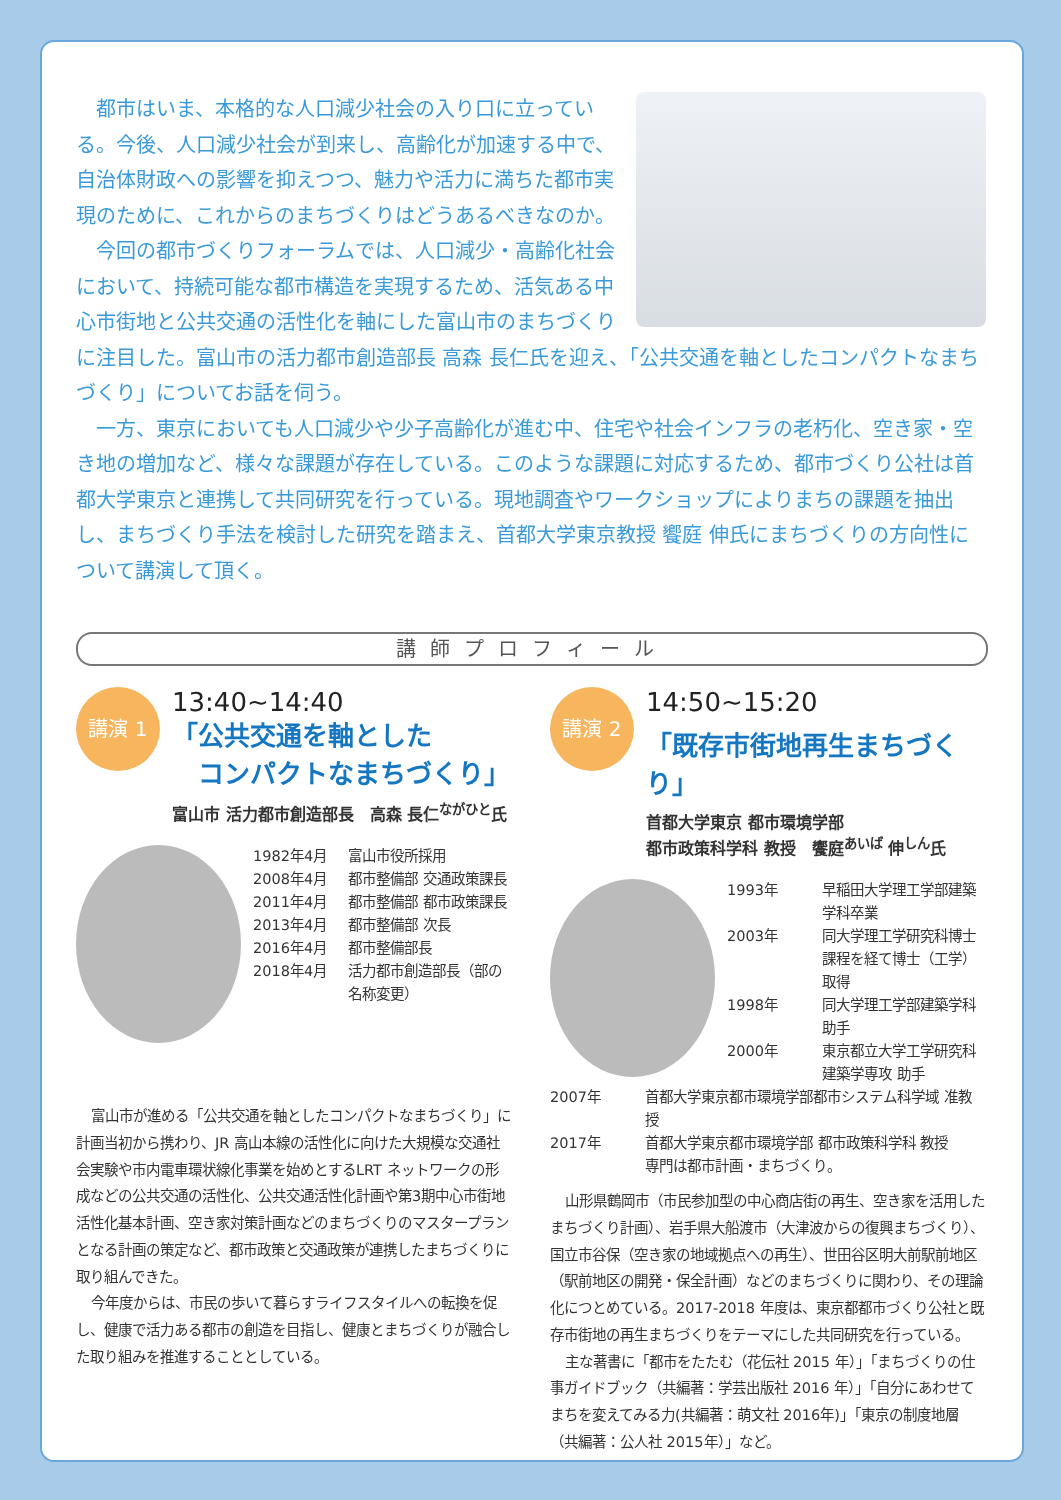都市はいま、本格的な人口減少社会の入り口に立っている。今後、人口減少社会が到来し、高齢化が加速する中で、自治体財政への影響を抑えつつ、魅力や活力に満ちた都市実現のために、これからのまちづくりはどうあるべきなのか。
今回の都市づくりフォーラムでは、人口減少・高齢化社会において、持続可能な都市構造を実現するため、活気ある中心市街地と公共交通の活性化を軸にした富山市のまちづくりに注目した。富山市の活力都市創造部長 高森 長仁氏を迎え、「公共交通を軸としたコンパクトなまちづくり」についてお話を伺う。
一方、東京においても人口減少や少子高齢化が進む中、住宅や社会インフラの老朽化、空き家・空き地の増加など、様々な課題が存在している。このような課題に対応するため、都市づくり公社は首都大学東京と連携して共同研究を行っている。現地調査やワークショップによりまちの課題を抽出し、まちづくり手法を検討した研究を踏まえ、首都大学東京教授 饗庭 伸氏にまちづくりの方向性について講演して頂く。
講師プロフィール
講演 1
13:40~14:40
「公共交通を軸とした
　コンパクトなまちづくり」
富山市 活力都市創造部長　高森 長仁<sup>ながひと</sup>氏
1982年4月 富山市役所採用
2008年4月 都市整備部 交通政策課長
2011年4月 都市整備部 都市政策課長
2013年4月 都市整備部 次長
2016年4月 都市整備部長
2018年4月 活力都市創造部長（部の名称変更）
富山市が進める「公共交通を軸としたコンパクトなまちづくり」に計画当初から携わり、JR 高山本線の活性化に向けた大規模な交通社会実験や市内電車環状線化事業を始めとするLRT ネットワークの形成などの公共交通の活性化、公共交通活性化計画や第3期中心市街地活性化基本計画、空き家対策計画などのまちづくりのマスタープランとなる計画の策定など、都市政策と交通政策が連携したまちづくりに取り組んできた。
今年度からは、市民の歩いて暮らすライフスタイルへの転換を促し、健康で活力ある都市の創造を目指し、健康とまちづくりが融合した取り組みを推進することとしている。
講演 2
14:50~15:20
「既存市街地再生まちづくり」
首都大学東京 都市環境学部
都市政策科学科 教授　饗庭<sup>あいば</sup> 伸<sup>しん</sup>氏
1993年 早稲田大学理工学部建築学科卒業
2003年 同大学理工学研究科博士課程を経て博士（工学）取得
1998年 同大学理工学部建築学科 助手
2000年 東京都立大学工学研究科建築学専攻 助手
2007年 首都大学東京都市環境学部都市システム科学域 准教授
2017年 首都大学東京都市環境学部 都市政策科学科 教授
専門は都市計画・まちづくり。
山形県鶴岡市（市民参加型の中心商店街の再生、空き家を活用したまちづくり計画）、岩手県大船渡市（大津波からの復興まちづくり）、国立市谷保（空き家の地域拠点への再生）、世田谷区明大前駅前地区（駅前地区の開発・保全計画）などのまちづくりに関わり、その理論化につとめている。2017-2018 年度は、東京都都市づくり公社と既存市街地の再生まちづくりをテーマにした共同研究を行っている。
主な著書に「都市をたたむ（花伝社 2015 年）」「まちづくりの仕事ガイドブック（共編著：学芸出版社 2016 年）」「自分にあわせてまちを変えてみる力(共編著：萌文社 2016年)」「東京の制度地層（共編著：公人社 2015年）」など。